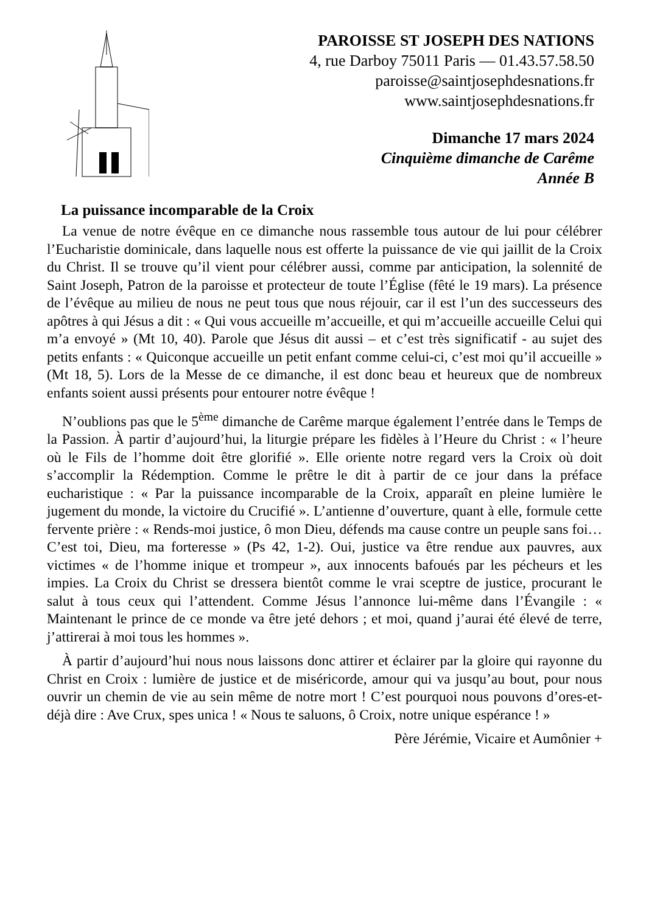PAROISSE ST JOSEPH DES NATIONS
4, rue Darboy 75011 Paris — 01.43.57.58.50
paroisse@saintjosephdesnations.fr
www.saintjosephdesnations.fr
Dimanche 17 mars 2024
Cinquième dimanche de Carême
Année B
La puissance incomparable de la Croix
La venue de notre évêque en ce dimanche nous rassemble tous autour de lui pour célébrer l’Eucharistie dominicale, dans laquelle nous est offerte la puissance de vie qui jaillit de la Croix du Christ. Il se trouve qu’il vient pour célébrer aussi, comme par anticipation, la solennité de Saint Joseph, Patron de la paroisse et protecteur de toute l’Église (fêté le 19 mars). La présence de l’évêque au milieu de nous ne peut tous que nous réjouir, car il est l’un des successeurs des apôtres à qui Jésus a dit : « Qui vous accueille m’accueille, et qui m’accueille accueille Celui qui m’a envoyé » (Mt 10, 40). Parole que Jésus dit aussi – et c’est très significatif - au sujet des petits enfants : « Quiconque accueille un petit enfant comme celui-ci, c’est moi qu’il accueille » (Mt 18, 5). Lors de la Messe de ce dimanche, il est donc beau et heureux que de nombreux enfants soient aussi présents pour entourer notre évêque !
N’oublions pas que le 5<sup>ème</sup> dimanche de Carême marque également l’entrée dans le Temps de la Passion. À partir d’aujourd’hui, la liturgie prépare les fidèles à l’Heure du Christ : « l’heure où le Fils de l’homme doit être glorifié ». Elle oriente notre regard vers la Croix où doit s’accomplir la Rédemption. Comme le prêtre le dit à partir de ce jour dans la préface eucharistique : « Par la puissance incomparable de la Croix, apparaît en pleine lumière le jugement du monde, la victoire du Crucifié ». L’antienne d’ouverture, quant à elle, formule cette fervente prière : « Rends-moi justice, ô mon Dieu, défends ma cause contre un peuple sans foi… C’est toi, Dieu, ma forteresse » (Ps 42, 1-2). Oui, justice va être rendue aux pauvres, aux victimes « de l’homme inique et trompeur », aux innocents bafoués par les pécheurs et les impies. La Croix du Christ se dressera bientôt comme le vrai sceptre de justice, procurant le salut à tous ceux qui l’attendent. Comme Jésus l’annonce lui-même dans l’Évangile : « Maintenant le prince de ce monde va être jeté dehors ; et moi, quand j’aurai été élevé de terre, j’attirerai à moi tous les hommes ».
À partir d’aujourd’hui nous nous laissons donc attirer et éclairer par la gloire qui rayonne du Christ en Croix : lumière de justice et de miséricorde, amour qui va jusqu’au bout, pour nous ouvrir un chemin de vie au sein même de notre mort ! C’est pourquoi nous pouvons d’ores-et-déjà dire : Ave Crux, spes unica ! « Nous te saluons, ô Croix, notre unique espérance ! »
Père Jérémie, Vicaire et Aumônier +